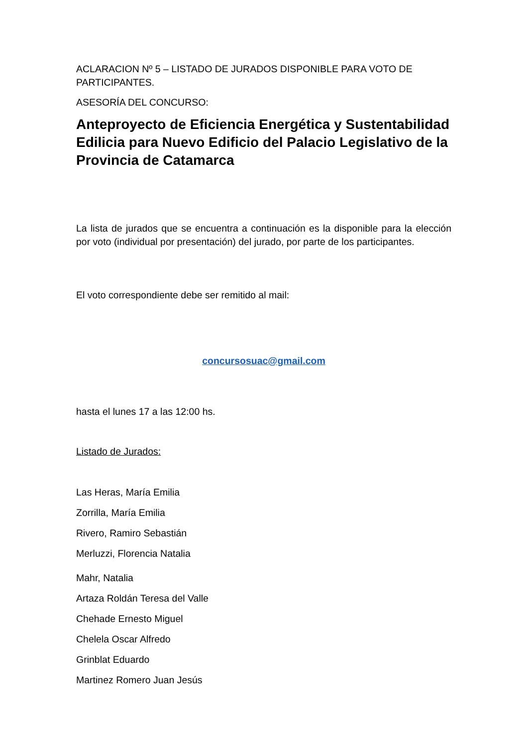ACLARACION Nº 5 – LISTADO DE JURADOS DISPONIBLE PARA VOTO DE PARTICIPANTES.
ASESORÍA DEL CONCURSO:
Anteproyecto de Eficiencia Energética y Sustentabilidad Edilicia para Nuevo Edificio del Palacio Legislativo de la Provincia de Catamarca
La lista de jurados que se encuentra a continuación es la disponible para la elección por voto (individual por presentación) del jurado, por parte de los participantes.
El voto correspondiente debe ser remitido al mail:
concursosuac@gmail.com
hasta el lunes 17 a las 12:00 hs.
Listado de Jurados:
Las Heras, María Emilia
Zorrilla, María Emilia
Rivero, Ramiro Sebastián
Merluzzi, Florencia Natalia
Mahr, Natalia
Artaza Roldán Teresa del Valle
Chehade Ernesto Miguel
Chelela Oscar Alfredo
Grinblat Eduardo
Martinez Romero Juan Jesús